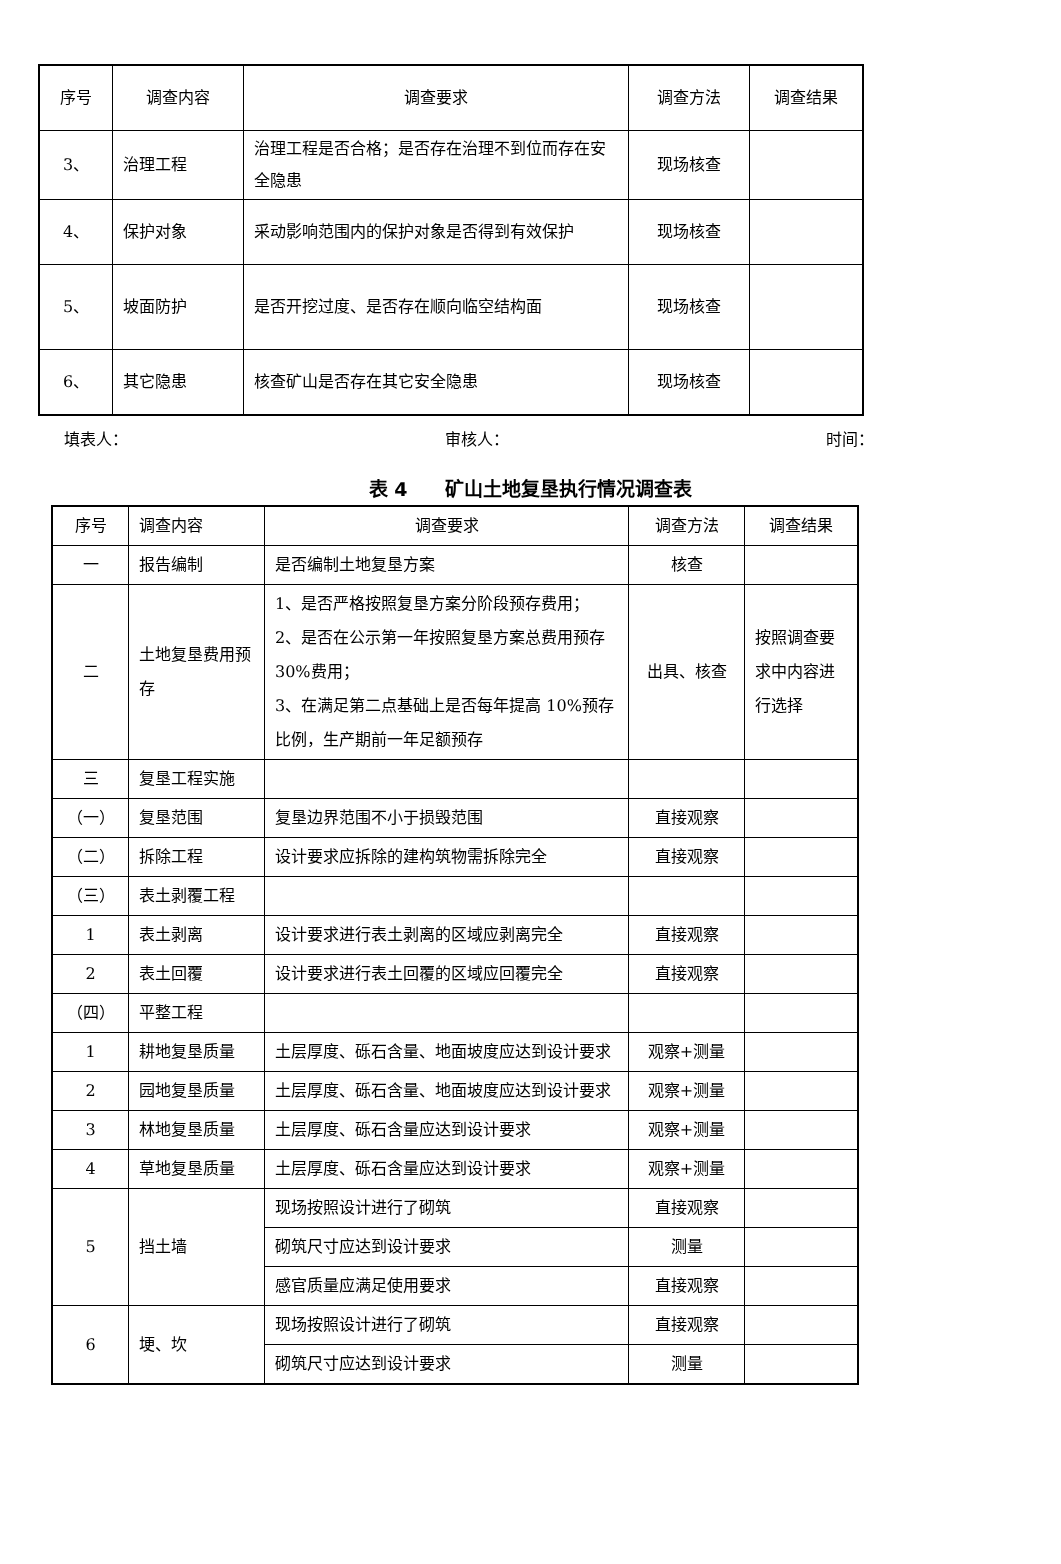| 序号 | 调查内容 | 调查要求 | 调查方法 | 调查结果 |
| --- | --- | --- | --- | --- |
| 3、 | 治理工程 | 治理工程是否合格；是否存在治理不到位而存在安全隐患 | 现场核查 | |
| 4、 | 保护对象 | 采动影响范围内的保护对象是否得到有效保护 | 现场核查 | |
| 5、 | 坡面防护 | 是否开挖过度、是否存在顺向临空结构面 | 现场核查 | |
| 6、 | 其它隐患 | 核查矿山是否存在其它安全隐患 | 现场核查 | |
填表人： 审核人： 时间：
表 4　　矿山土地复垦执行情况调查表
| 序号 | 调查内容 | 调查要求 | 调查方法 | 调查结果 |
| --- | --- | --- | --- | --- |
| 一 | 报告编制 | 是否编制土地复垦方案 | 核查 | |
| 二 | 土地复垦费用预存 | 1、是否严格按照复垦方案分阶段预存费用； 2、是否在公示第一年按照复垦方案总费用预存 30%费用； 3、在满足第二点基础上是否每年提高 10%预存比例，生产期前一年足额预存 | 出具、核查 | 按照调查要求中内容进行选择 |
| 三 | 复垦工程实施 | | | |
| （一） | 复垦范围 | 复垦边界范围不小于损毁范围 | 直接观察 | |
| （二） | 拆除工程 | 设计要求应拆除的建构筑物需拆除完全 | 直接观察 | |
| （三） | 表土剥覆工程 | | | |
| 1 | 表土剥离 | 设计要求进行表土剥离的区域应剥离完全 | 直接观察 | |
| 2 | 表土回覆 | 设计要求进行表土回覆的区域应回覆完全 | 直接观察 | |
| （四） | 平整工程 | | | |
| 1 | 耕地复垦质量 | 土层厚度、砾石含量、地面坡度应达到设计要求 | 观察+测量 | |
| 2 | 园地复垦质量 | 土层厚度、砾石含量、地面坡度应达到设计要求 | 观察+测量 | |
| 3 | 林地复垦质量 | 土层厚度、砾石含量应达到设计要求 | 观察+测量 | |
| 4 | 草地复垦质量 | 土层厚度、砾石含量应达到设计要求 | 观察+测量 | |
| 5 | 挡土墙 | 现场按照设计进行了砌筑 | 直接观察 | |
| | | 砌筑尺寸应达到设计要求 | 测量 | |
| | | 感官质量应满足使用要求 | 直接观察 | |
| 6 | 埂、坎 | 现场按照设计进行了砌筑 | 直接观察 | |
| | | 砌筑尺寸应达到设计要求 | 测量 | |